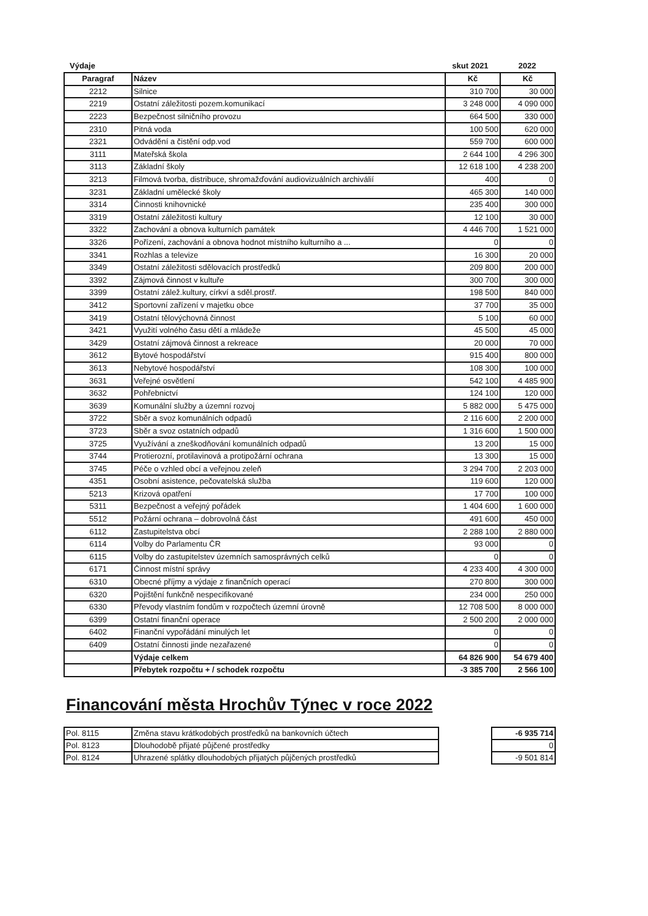Výdaje skut 2021 2022
| Paragraf | Název | Kč | Kč |
| --- | --- | --- | --- |
| 2212 | Silnice | 310 700 | 30 000 |
| 2219 | Ostatní záležitosti pozem.komunikací | 3 248 000 | 4 090 000 |
| 2223 | Bezpečnost silničního provozu | 664 500 | 330 000 |
| 2310 | Pitná voda | 100 500 | 620 000 |
| 2321 | Odvádění a čistění odp.vod | 559 700 | 600 000 |
| 3111 | Mateřská škola | 2 644 100 | 4 296 300 |
| 3113 | Základní školy | 12 618 100 | 4 238 200 |
| 3213 | Filmová tvorba, distribuce, shromažďování audiovizuálních archiválií | 400 | 0 |
| 3231 | Základní umělecké školy | 465 300 | 140 000 |
| 3314 | Činnosti knihovnické | 235 400 | 300 000 |
| 3319 | Ostatní záležitosti kultury | 12 100 | 30 000 |
| 3322 | Zachování a obnova kulturních památek | 4 446 700 | 1 521 000 |
| 3326 | Pořízení, zachování a obnova hodnot místního kulturního a ... | 0 | 0 |
| 3341 | Rozhlas a televize | 16 300 | 20 000 |
| 3349 | Ostatní záležitosti sdělovacích prostředků | 209 800 | 200 000 |
| 3392 | Zájmová činnost v kultuře | 300 700 | 300 000 |
| 3399 | Ostatní zálež.kultury, církví a sděl.prostř. | 198 500 | 840 000 |
| 3412 | Sportovní zařízení v majetku obce | 37 700 | 35 000 |
| 3419 | Ostatní tělovýchovná činnost | 5 100 | 60 000 |
| 3421 | Využití volného času dětí a mládeže | 45 500 | 45 000 |
| 3429 | Ostatní zájmová činnost a rekreace | 20 000 | 70 000 |
| 3612 | Bytové hospodářství | 915 400 | 800 000 |
| 3613 | Nebytové hospodářství | 108 300 | 100 000 |
| 3631 | Veřejné osvětlení | 542 100 | 4 485 900 |
| 3632 | Pohřebnictví | 124 100 | 120 000 |
| 3639 | Komunální služby a územní rozvoj | 5 882 000 | 5 475 000 |
| 3722 | Sběr a svoz komunálních odpadů | 2 116 600 | 2 200 000 |
| 3723 | Sběr a svoz ostatních odpadů | 1 316 600 | 1 500 000 |
| 3725 | Využívání a zneškodňování komunálních odpadů | 13 200 | 15 000 |
| 3744 | Protierozní, protilavinová a protipožární ochrana | 13 300 | 15 000 |
| 3745 | Péče o vzhled obcí a veřejnou zeleň | 3 294 700 | 2 203 000 |
| 4351 | Osobní asistence, pečovatelská služba | 119 600 | 120 000 |
| 5213 | Krizová opatření | 17 700 | 100 000 |
| 5311 | Bezpečnost a veřejný pořádek | 1 404 600 | 1 600 000 |
| 5512 | Požární ochrana – dobrovolná část | 491 600 | 450 000 |
| 6112 | Zastupitelstva obcí | 2 288 100 | 2 880 000 |
| 6114 | Volby do Parlamentu ČR | 93 000 | 0 |
| 6115 | Volby do zastupitelstev územních samosprávných celků | 0 | 0 |
| 6171 | Činnost místní správy | 4 233 400 | 4 300 000 |
| 6310 | Obecné příjmy a výdaje z finančních operací | 270 800 | 300 000 |
| 6320 | Pojištění funkčně nespecifikované | 234 000 | 250 000 |
| 6330 | Převody vlastním fondům v rozpočtech územní úrovně | 12 708 500 | 8 000 000 |
| 6399 | Ostatní finanční operace | 2 500 200 | 2 000 000 |
| 6402 | Finanční vypořádání minulých let | 0 | 0 |
| 6409 | Ostatní činnosti jinde nezařazené | 0 | 0 |
| | Výdaje celkem | 64 826 900 | 54 679 400 |
| | Přebytek rozpočtu + / schodek rozpočtu | -3 385 700 | 2 566 100 |
Financování města Hrochův Týnec v roce 2022
| Pol. 8115 | Změna stavu krátkodobých prostředků na bankovních účtech |
| Pol. 8123 | Dlouhodobě přijaté půjčené prostředky |
| Pol. 8124 | Uhrazené splátky dlouhodobých přijatých půjčených prostředků |
| -6 935 714 |
| 0 |
| -9 501 814 |